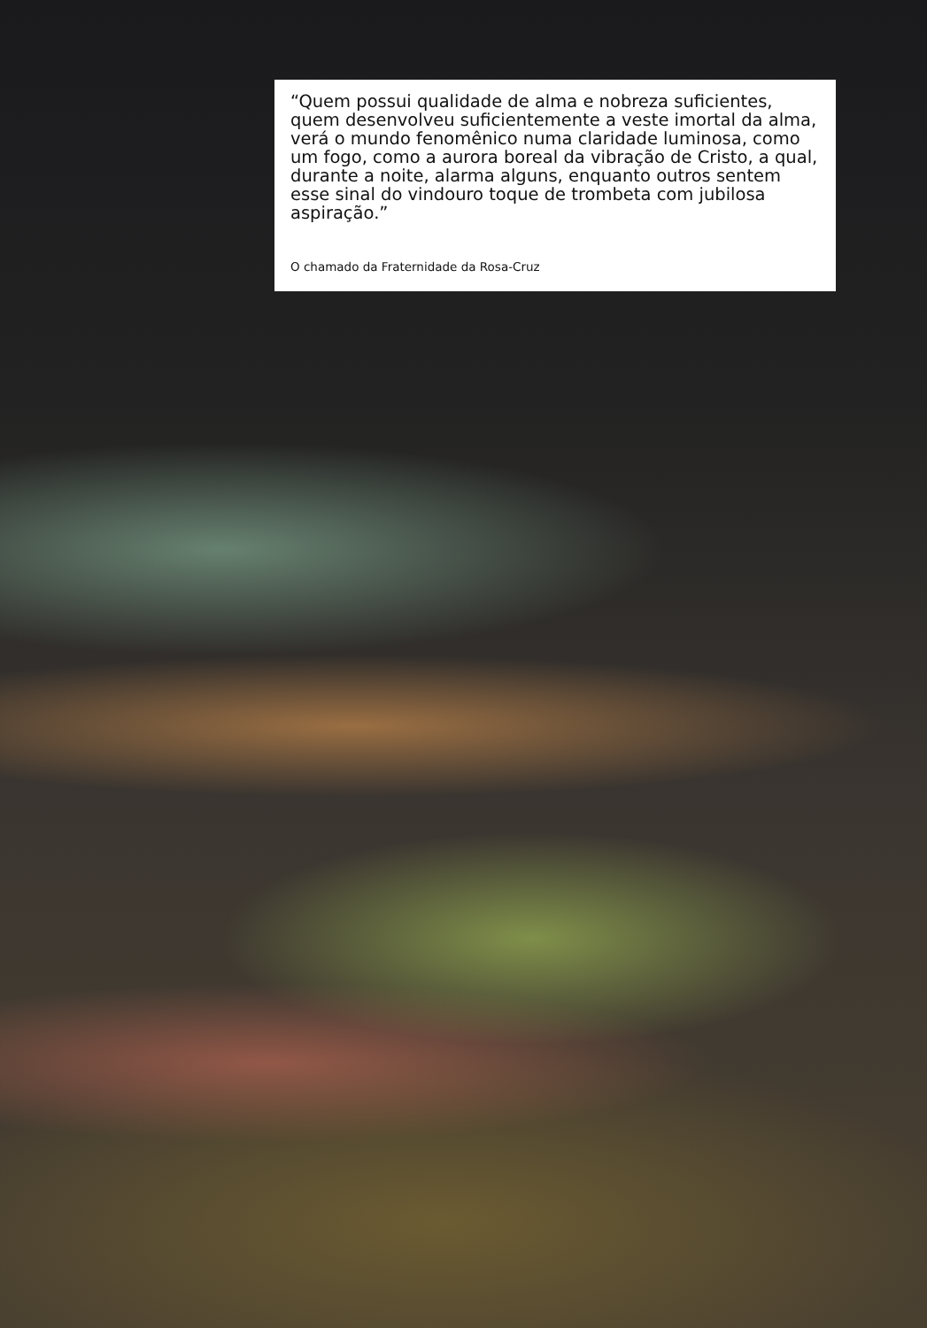“Quem possui qualidade de alma e nobreza suficientes, quem desenvolveu suficientemente a veste imortal da alma, verá o mundo fenomênico numa claridade luminosa, como um fogo, como a aurora boreal da vibração de Cristo, a qual, durante a noite, alarma alguns, enquanto outros sentem esse sinal do vindouro toque de trombeta com jubilosa aspiração.”
O chamado da Fraternidade da Rosa-Cruz